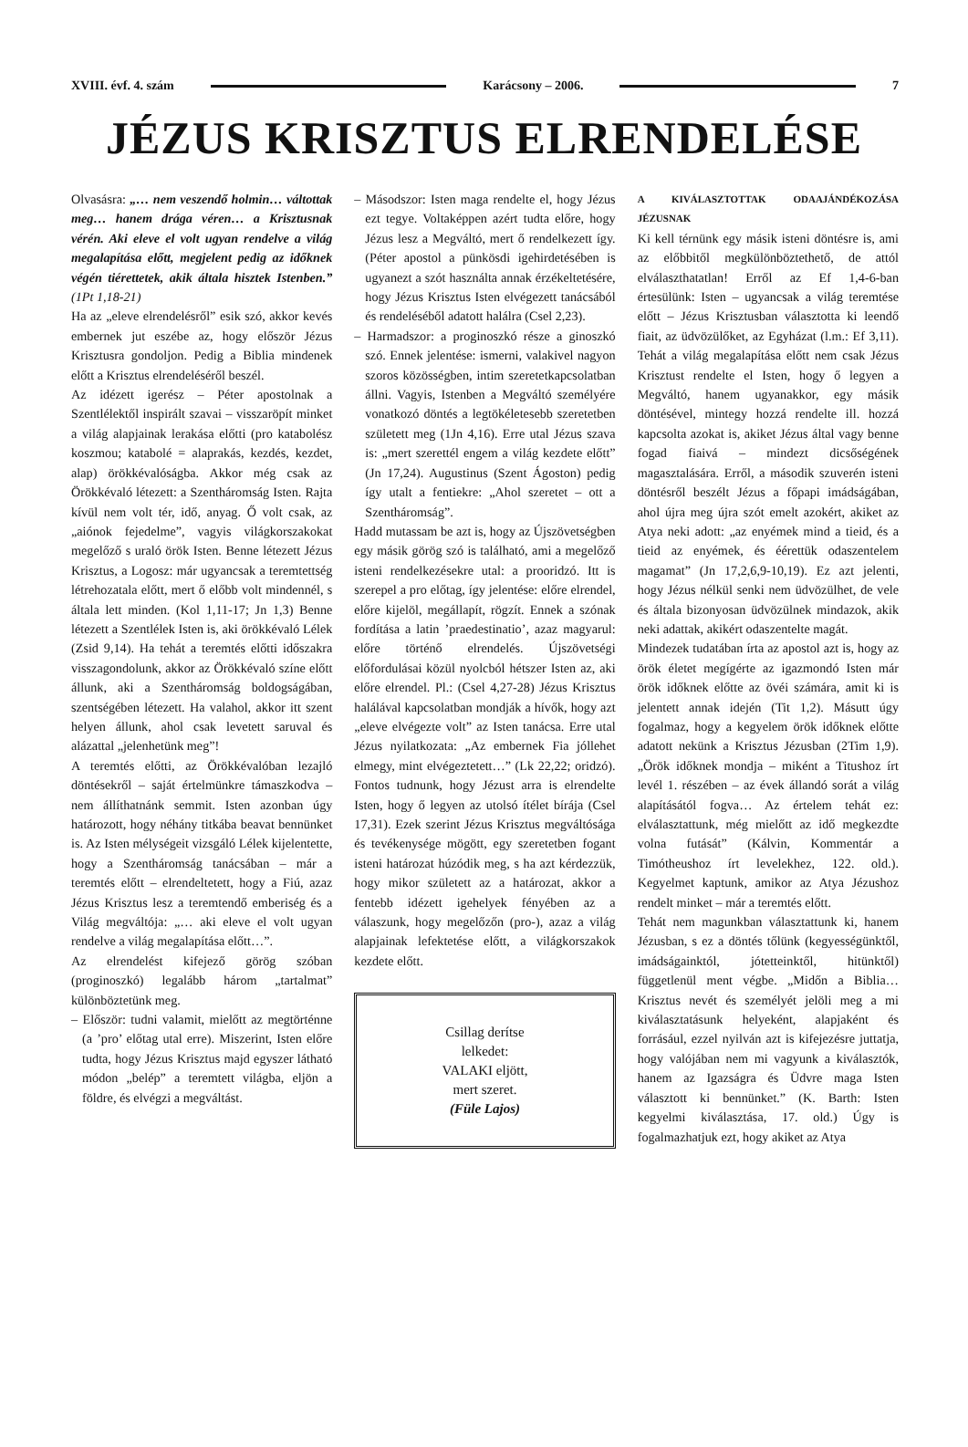XVIII. évf. 4. szám Karácsony – 2006. 7
JÉZUS KRISZTUS ELRENDELÉSE
Olvasásra: „… nem veszendő holmin… váltottak meg… hanem drága véren… a Krisztusnak vérén. Aki eleve el volt ugyan rendelve a világ megalapítása előtt, megjelent pedig az időknek végén tiérettetek, akik általa hisztek Istenben.” (1Pt 1,18-21)
Ha az „eleve elrendelésről” esik szó, akkor kevés embernek jut eszébe az, hogy először Jézus Krisztusra gondoljon. Pedig a Biblia mindenek előtt a Krisztus elrendeléséről beszél.
Az idézett igerész – Péter apostolnak a Szentlélektől inspirált szavai – visszaröpít minket a világ alapjainak lerakása előtti (pro katabolész koszmou; katabolé = alaprakás, kezdés, kezdet, alap) örökkévalóságba. Akkor még csak az Örökkévaló létezett: a Szentháromság Isten. Rajta kívül nem volt tér, idő, anyag. Ő volt csak, az „aiónok fejedelme”, vagyis világkorszakokat megelőző s uraló örök Isten. Benne létezett Jézus Krisztus, a Logosz: már ugyancsak a teremtettség létrehozatala előtt, mert ő előbb volt mindennél, s általa lett minden. (Kol 1,11-17; Jn 1,3) Benne létezett a Szentlélek Isten is, aki örökkévaló Lélek (Zsid 9,14). Ha tehát a teremtés előtti időszakra visszagondolunk, akkor az Örökkévaló színe előtt állunk, aki a Szentháromság boldogságában, szentségében létezett. Ha valahol, akkor itt szent helyen állunk, ahol csak levetett saruval és alázattal „jelenhetünk meg”!
A teremtés előtti, az Örökkévalóban lezajló döntésekről – saját értelmünkre támaszkodva – nem állíthatnánk semmit. Isten azonban úgy határozott, hogy néhány titkába beavat bennünket is. Az Isten mélységeit vizsgáló Lélek kijelentette, hogy a Szentháromság tanácsában – már a teremtés előtt – elrendeltetett, hogy a Fiú, azaz Jézus Krisztus lesz a teremtendő emberiség és a Világ megváltója: „… aki eleve el volt ugyan rendelve a világ megalapítása előtt…”.
Az elrendelést kifejező görög szóban (proginoszkó) legalább három „tartalmat” különböztetünk meg.
– Először: tudni valamit, mielőtt az megtörténne (a ’pro’ előtag utal erre). Miszerint, Isten előre tudta, hogy Jézus Krisztus majd egyszer látható módon „belép” a teremtett világba, eljön a földre, és elvégzi a megváltást.
– Másodszor: Isten maga rendelte el, hogy Jézus ezt tegye. Voltaképpen azért tudta előre, hogy Jézus lesz a Megváltó, mert ő rendelkezett így. (Péter apostol a pünkösdi igehirdetésében is ugyanezt a szót használta annak érzékeltetésére, hogy Jézus Krisztus Isten elvégezett tanácsából és rendeléséből adatott halálra (Csel 2,23).
– Harmadszor: a proginoszkó része a ginoszkó szó. Ennek jelentése: ismerni, valakivel nagyon szoros közösségben, intim szeretetkapcsolatban állni. Vagyis, Istenben a Megváltó személyére vonatkozó döntés a legtökéletesebb szeretetben született meg (1Jn 4,16). Erre utal Jézus szava is: „mert szerettél engem a világ kezdete előtt” (Jn 17,24). Augustinus (Szent Ágoston) pedig így utalt a fentiekre: „Ahol szeretet – ott a Szentháromság”.
Hadd mutassam be azt is, hogy az Újszövetségben egy másik görög szó is található, ami a megelőző isteni rendelkezésekre utal: a prooridzó. Itt is szerepel a pro előtag, így jelentése: előre elrendel, előre kijelöl, megállapít, rögzít. Ennek a szónak fordítása a latin ’praedestinatio’, azaz magyarul: előre történő elrendelés. Újszövetségi előfordulásai közül nyolcból hétszer Isten az, aki előre elrendel. Pl.: (Csel 4,27-28) Jézus Krisztus halálával kapcsolatban mondják a hívők, hogy azt „eleve elvégezte volt” az Isten tanácsa. Erre utal Jézus nyilatkozata: „Az embernek Fia jóllehet elmegy, mint elvégeztetett…” (Lk 22,22; oridzó). Fontos tudnunk, hogy Jézust arra is elrendelte Isten, hogy ő legyen az utolsó ítélet bírája (Csel 17,31). Ezek szerint Jézus Krisztus megváltósága és tevékenysége mögött, egy szeretetben fogant isteni határozat húzódik meg, s ha azt kérdezzük, hogy mikor született az a határozat, akkor a fentebb idézett igehelyek fényében az a válaszunk, hogy megelőzőn (pro-), azaz a világ alapjainak lefektetése előtt, a világkorszakok kezdete előtt.
Csillag derítse
lelkedet:
VALAKI eljött,
mert szeret.
(Füle Lajos)
A KIVÁLASZTOTTAK ODAAJÁNDÉKOZÁSA JÉZUSNAK
Ki kell térnünk egy másik isteni döntésre is, ami az előbbitől megkülönböztethető, de attól elválaszthatatlan! Erről az Ef 1,4-6-ban értesülünk: Isten – ugyancsak a világ teremtése előtt – Jézus Krisztusban választotta ki leendő fiait, az üdvözülőket, az Egyházat (l.m.: Ef 3,11). Tehát a világ megalapítása előtt nem csak Jézus Krisztust rendelte el Isten, hogy ő legyen a Megváltó, hanem ugyanakkor, egy másik döntésével, mintegy hozzá rendelte ill. hozzá kapcsolta azokat is, akiket Jézus által vagy benne fogad fiaivá – mindezt dicsőségének magasztalására. Erről, a második szuverén isteni döntésről beszélt Jézus a főpapi imádságában, ahol újra meg újra szót emelt azokért, akiket az Atya neki adott: „az enyémek mind a tieid, és a tieid az enyémek, és éérettük odaszentelem magamat” (Jn 17,2,6,9-10,19). Ez azt jelenti, hogy Jézus nélkül senki nem üdvözülhet, de vele és általa bizonyosan üdvözülnek mindazok, akik neki adattak, akikért odaszentelte magát.
Mindezek tudatában írta az apostol azt is, hogy az örök életet megígérte az igazmondó Isten már örök időknek előtte az övéi számára, amit ki is jelentett annak idején (Tit 1,2). Másutt úgy fogalmaz, hogy a kegyelem örök időknek előtte adatott nekünk a Krisztus Jézusban (2Tim 1,9). „Örök időknek mondja – miként a Titushoz írt levél 1. részében – az évek állandó sorát a világ alapításától fogva… Az értelem tehát ez: elválasztattunk, még mielőtt az idő megkezdte volna futását” (Kálvin, Kommentár a Timótheushoz írt levelekhez, 122. old.). Kegyelmet kaptunk, amikor az Atya Jézushoz rendelt minket – már a teremtés előtt.
Tehát nem magunkban választattunk ki, hanem Jézusban, s ez a döntés tőlünk (kegyességünktől, imádságainktól, jótetteinktől, hitünktől) függetlenül ment végbe. „Midőn a Biblia… Krisztus nevét és személyét jelöli meg a mi kiválasztatásunk helyeként, alapjaként és forrásául, ezzel nyilván azt is kifejezésre juttatja, hogy valójában nem mi vagyunk a kiválasztók, hanem az Igazságra és Üdvre maga Isten választott ki bennünket.” (K. Barth: Isten kegyelmi kiválasztása, 17. old.) Úgy is fogalmazhatjuk ezt, hogy akiket az Atya